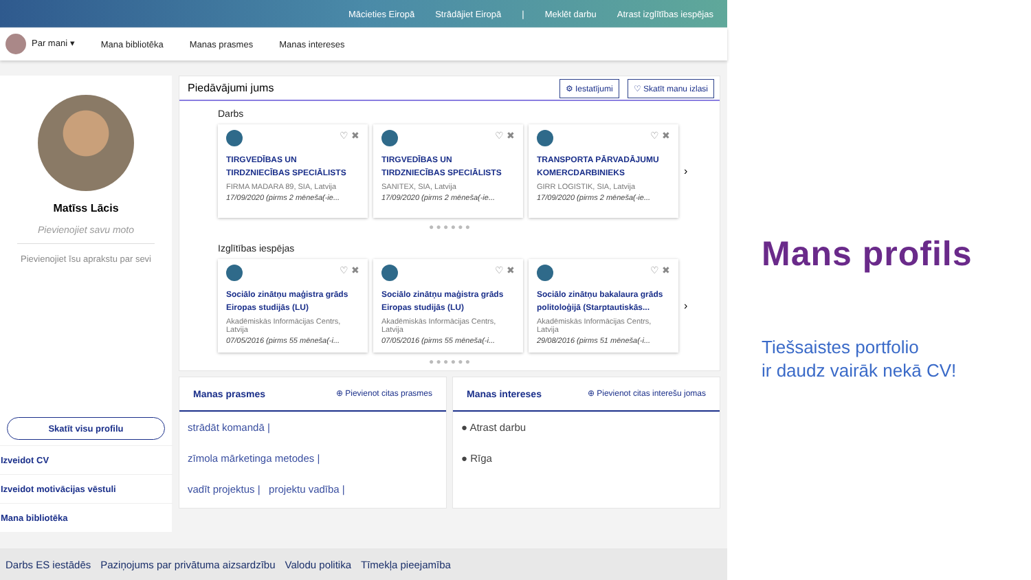Mācieties Eiropā Strādājiet Eiropā | Meklēt darbu Atrast izglītības iespējas
Par mani ▾ Mana bibliotēka Manas prasmes Manas intereses
Matīss Lācis
Pievienojiet savu moto
Pievienojiet īsu aprakstu par sevi
Skatīt visu profilu
Izveidot CV
Izveidot motivācijas vēstuli
Mana bibliotēka
Piedāvājumi jums ⚙ Iestatījumi ♡ Skatīt manu izlasi
Darbs
♡ ✖
TIRGVEDĪBAS UN TIRDZNIECĪBAS SPECIĀLISTS
FIRMA MADARA 89, SIA, Latvija
17/09/2020 (pirms 2 mēneša(-ie...
♡ ✖
TIRGVEDĪBAS UN TIRDZNIECĪBAS SPECIĀLISTS
SANITEX, SIA, Latvija
17/09/2020 (pirms 2 mēneša(-ie...
♡ ✖
TRANSPORTA PĀRVADĀJUMU KOMERCDARBINIEKS
GIRR LOGISTIK, SIA, Latvija
17/09/2020 (pirms 2 mēneša(-ie...
›
● ● ● ● ● ●
Izglītības iespējas
♡ ✖
Sociālo zinātņu maģistra grāds Eiropas studijās (LU)
Akadēmiskās Informācijas Centrs, Latvija
07/05/2016 (pirms 55 mēneša(-i...
♡ ✖
Sociālo zinātņu maģistra grāds Eiropas studijās (LU)
Akadēmiskās Informācijas Centrs, Latvija
07/05/2016 (pirms 55 mēneša(-i...
♡ ✖
Sociālo zinātņu bakalaura grāds politoloģijā (Starptautiskās...
Akadēmiskās Informācijas Centrs, Latvija
29/08/2016 (pirms 51 mēneša(-i...
›
● ● ● ● ● ●
Manas prasmes ⊕ Pievienot citas prasmes
strādāt komandā |
zīmola mārketinga metodes |
vadīt projektus | projektu vadība |
Manas intereses ⊕ Pievienot citas interešu jomas
● Atrast darbu
● Rīga
Darbs ES iestādēs Paziņojums par privātuma aizsardzību Valodu politika Tīmekļa pieejamība
Mans profils
Tiešsaistes portfolio
ir daudz vairāk nekā CV!